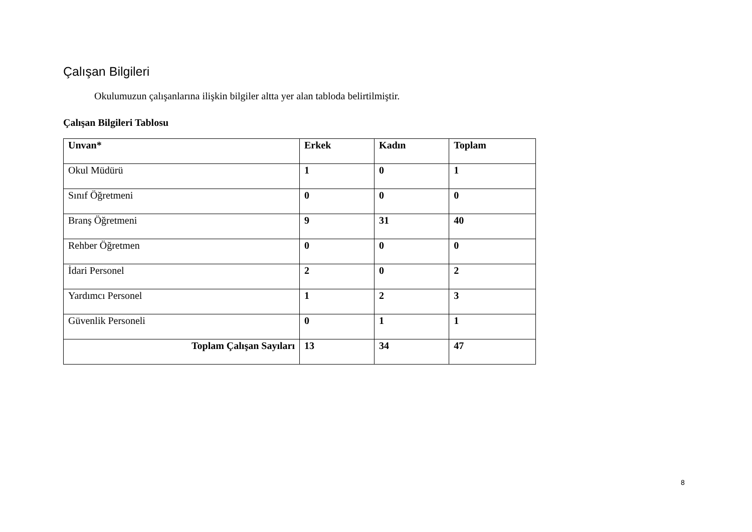Çalışan Bilgileri
Okulumuzun çalışanlarına ilişkin bilgiler altta yer alan tabloda belirtilmiştir.
Çalışan Bilgileri Tablosu
| Unvan* | Erkek | Kadın | Toplam |
| --- | --- | --- | --- |
| Okul Müdürü | 1 | 0 | 1 |
| Sınıf Öğretmeni | 0 | 0 | 0 |
| Branş Öğretmeni | 9 | 31 | 40 |
| Rehber Öğretmen | 0 | 0 | 0 |
| İdari Personel | 2 | 0 | 2 |
| Yardımcı Personel | 1 | 2 | 3 |
| Güvenlik Personeli | 0 | 1 | 1 |
| Toplam Çalışan Sayıları | 13 | 34 | 47 |
8